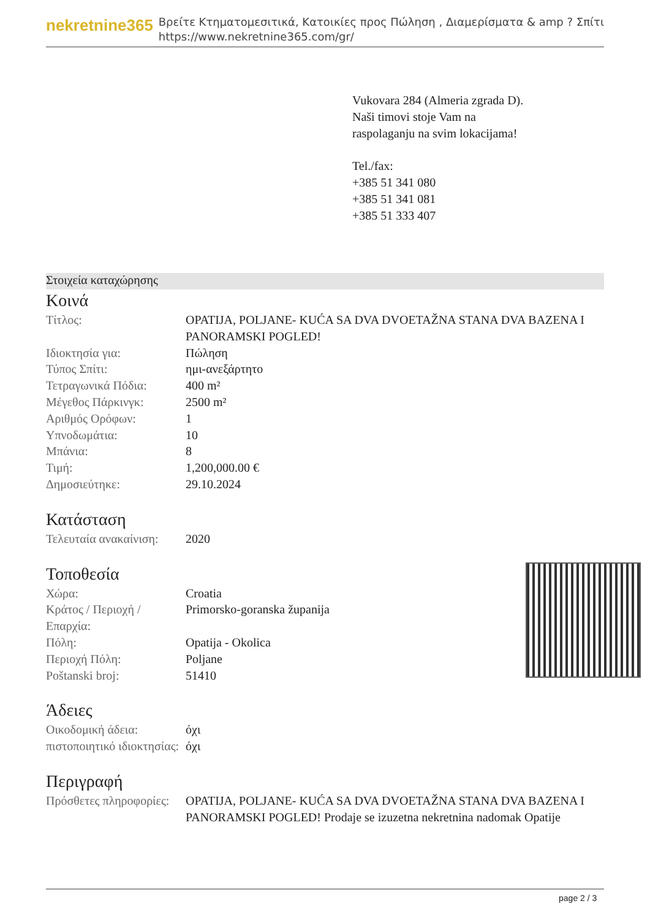nekretnine365
Βρείτε Κτηματομεσιτικά, Κατοικίες προς Πώληση , Διαμερίσματα & amp ? Σπίτι
https://www.nekretnine365.com/gr/
Vukovara 284 (Almeria zgrada D).
Naši timovi stoje Vam na raspolaganju na svim lokacijama!
Tel./fax:
+385 51 341 080
+385 51 341 081
+385 51 333 407
Στοιχεία καταχώρησης
Κοινά
| Τίτλος: | OPATIJA, POLJANE- KUĆA SA DVA DVOETAŽNA STANA DVA BAZENA I PANORAMSKI POGLED! |
| Ιδιοκτησία για: | Πώληση |
| Τύπος Σπίτι: | ημι-ανεξάρτητο |
| Τετραγωνικά Πόδια: | 400 m² |
| Μέγεθος Πάρκινγκ: | 2500 m² |
| Αριθμός Ορόφων: | 1 |
| Υπνοδωμάτια: | 10 |
| Μπάνια: | 8 |
| Τιμή: | 1,200,000.00 € |
| Δημοσιεύτηκε: | 29.10.2024 |
Κατάσταση
| Τελευταία ανακαίνιση: | 2020 |
Τοποθεσία
| Χώρα: | Croatia |
| Κράτος / Περιοχή / Επαρχία: | Primorsko-goranska županija |
| Πόλη: | Opatija - Okolica |
| Περιοχή Πόλη: | Poljane |
| Poštanski broj: | 51410 |
Άδειες
| Οικοδομική άδεια: | όχι |
| πιστοποιητικό ιδιοκτησίας: | όχι |
Περιγραφή
| Πρόσθετες πληροφορίες: | OPATIJA, POLJANE- KUĆA SA DVA DVOETAŽNA STANA DVA BAZENA I PANORAMSKI POGLED! Prodaje se izuzetna nekretnina nadomak Opatije |
page 2 / 3